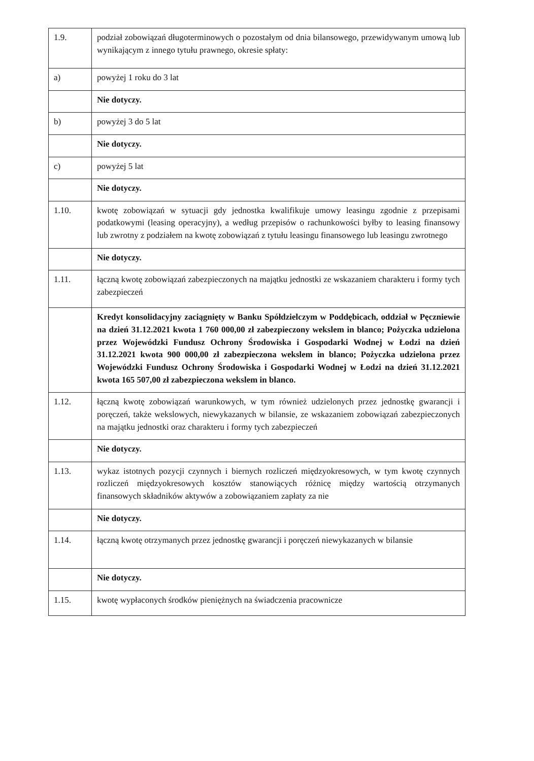| 1.9. | podział zobowiązań długoterminowych o pozostałym od dnia bilansowego, przewidywanym umową lub wynikającym z innego tytułu prawnego, okresie spłaty: |
| a) | powyżej 1 roku do 3 lat |
| | Nie dotyczy. |
| b) | powyżej 3 do 5 lat |
| | Nie dotyczy. |
| c) | powyżej 5 lat |
| | Nie dotyczy. |
| 1.10. | kwotę zobowiązań w sytuacji gdy jednostka kwalifikuje umowy leasingu zgodnie z przepisami podatkowymi (leasing operacyjny), a według przepisów o rachunkowości byłby to leasing finansowy lub zwrotny z podziałem na kwotę zobowiązań z tytułu leasingu finansowego lub leasingu zwrotnego |
| | Nie dotyczy. |
| 1.11. | łączną kwotę zobowiązań zabezpieczonych na majątku jednostki ze wskazaniem charakteru i formy tych zabezpieczeń |
| | Kredyt konsolidacyjny zaciągnięty w Banku Spółdzielczym w Poddębicach, oddział w Pęczniewie na dzień 31.12.2021 kwota 1 760 000,00 zł zabezpieczony wekslem in blanco; Pożyczka udzielona przez Wojewódzki Fundusz Ochrony Środowiska i Gospodarki Wodnej w Łodzi na dzień 31.12.2021 kwota 900 000,00 zł zabezpieczona wekslem in blanco; Pożyczka udzielona przez Wojewódzki Fundusz Ochrony Środowiska i Gospodarki Wodnej w Łodzi na dzień 31.12.2021 kwota 165 507,00 zł zabezpieczona wekslem in blanco. |
| 1.12. | łączną kwotę zobowiązań warunkowych, w tym również udzielonych przez jednostkę gwarancji i poręczeń, także wekslowych, niewykazanych w bilansie, ze wskazaniem zobowiązań zabezpieczonych na majątku jednostki oraz charakteru i formy tych zabezpieczeń |
| | Nie dotyczy. |
| 1.13. | wykaz istotnych pozycji czynnych i biernych rozliczeń międzyokresowych, w tym kwotę czynnych rozliczeń międzyokresowych kosztów stanowiących różnicę między wartością otrzymanych finansowych składników aktywów a zobowiązaniem zapłaty za nie |
| | Nie dotyczy. |
| 1.14. | łączną kwotę otrzymanych przez jednostkę gwarancji i poręczeń niewykazanych w bilansie |
| | Nie dotyczy. |
| 1.15. | kwotę wypłaconych środków pieniężnych na świadczenia pracownicze |